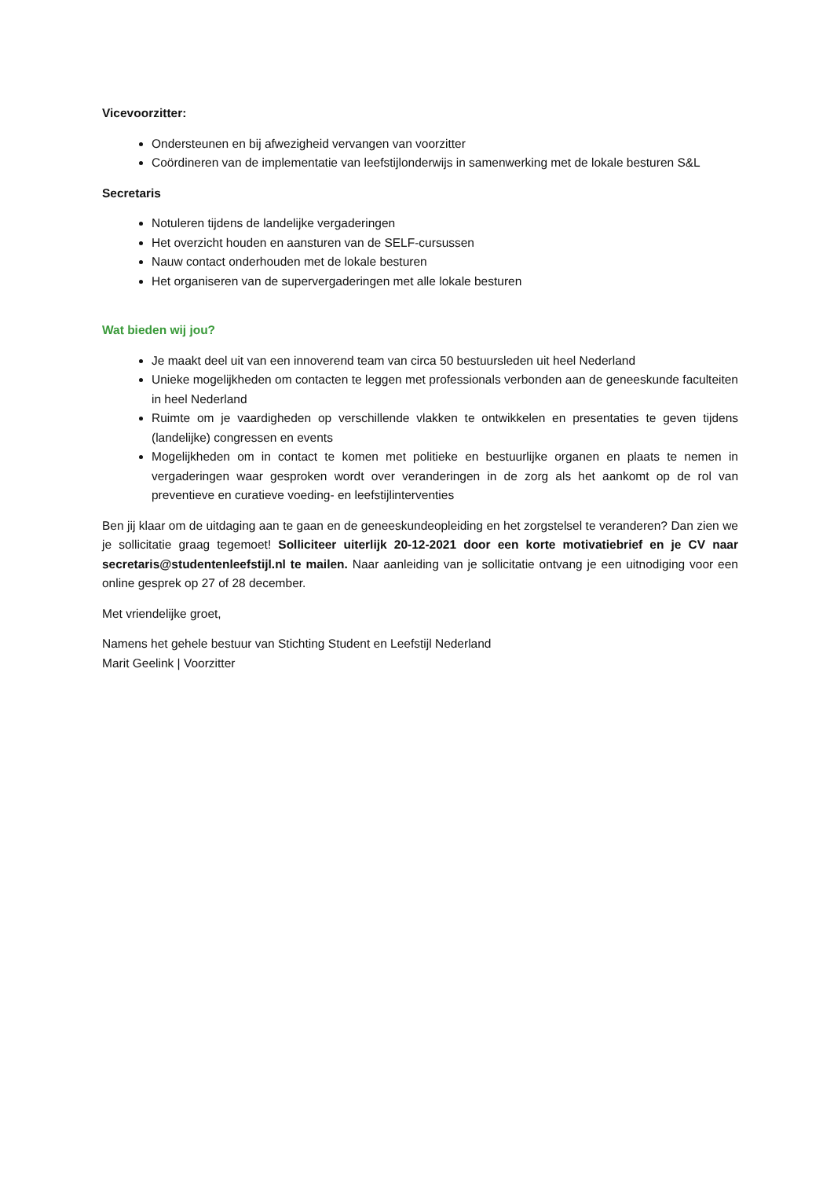Vicevoorzitter:
Ondersteunen en bij afwezigheid vervangen van voorzitter
Coördineren van de implementatie van leefstijlonderwijs in samenwerking met de lokale besturen S&L
Secretaris
Notuleren tijdens de landelijke vergaderingen
Het overzicht houden en aansturen van de SELF-cursussen
Nauw contact onderhouden met de lokale besturen
Het organiseren van de supervergaderingen met alle lokale besturen
Wat bieden wij jou?
Je maakt deel uit van een innoverend team van circa 50 bestuursleden uit heel Nederland
Unieke mogelijkheden om contacten te leggen met professionals verbonden aan de geneeskunde faculteiten in heel Nederland
Ruimte om je vaardigheden op verschillende vlakken te ontwikkelen en presentaties te geven tijdens (landelijke) congressen en events
Mogelijkheden om in contact te komen met politieke en bestuurlijke organen en plaats te nemen in vergaderingen waar gesproken wordt over veranderingen in de zorg als het aankomt op de rol van preventieve en curatieve voeding- en leefstijlinterventies
Ben jij klaar om de uitdaging aan te gaan en de geneeskundeopleiding en het zorgstelsel te veranderen? Dan zien we je sollicitatie graag tegemoet! Solliciteer uiterlijk 20-12-2021 door een korte motivatiebrief en je CV naar secretaris@studentenleefstijl.nl te mailen. Naar aanleiding van je sollicitatie ontvang je een uitnodiging voor een online gesprek op 27 of 28 december.
Met vriendelijke groet,
Namens het gehele bestuur van Stichting Student en Leefstijl Nederland
Marit Geelink | Voorzitter